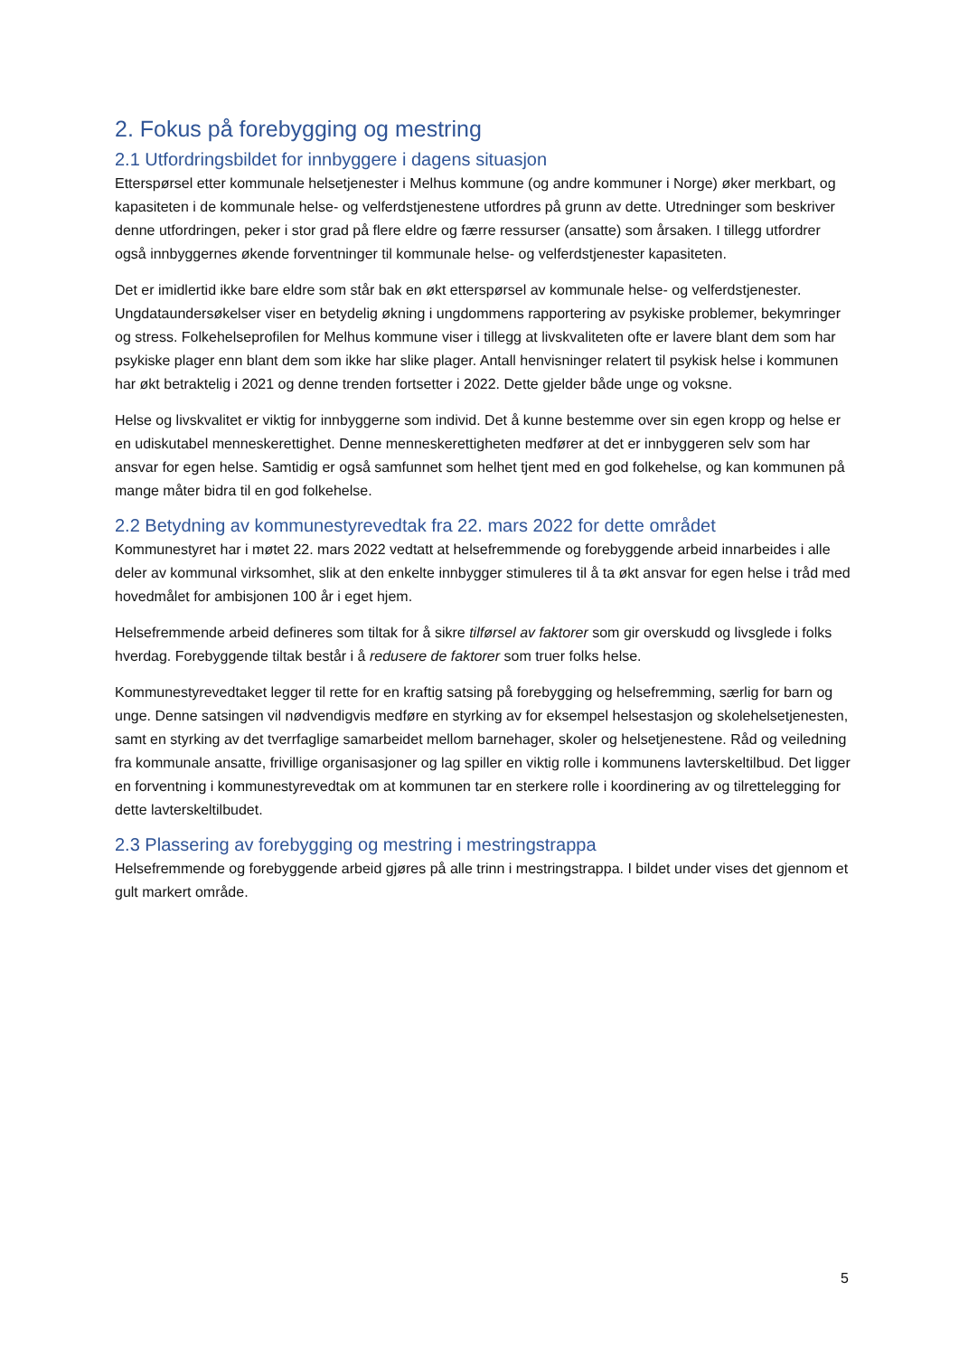2. Fokus på forebygging og mestring
2.1 Utfordringsbildet for innbyggere i dagens situasjon
Etterspørsel etter kommunale helsetjenester i Melhus kommune (og andre kommuner i Norge) øker merkbart, og kapasiteten i de kommunale helse- og velferdstjenestene utfordres på grunn av dette. Utredninger som beskriver denne utfordringen, peker i stor grad på flere eldre og færre ressurser (ansatte) som årsaken. I tillegg utfordrer også innbyggernes økende forventninger til kommunale helse- og velferdstjenester kapasiteten.
Det er imidlertid ikke bare eldre som står bak en økt etterspørsel av kommunale helse- og velferdstjenester. Ungdataundersøkelser viser en betydelig økning i ungdommens rapportering av psykiske problemer, bekymringer og stress. Folkehelseprofilen for Melhus kommune viser i tillegg at livskvaliteten ofte er lavere blant dem som har psykiske plager enn blant dem som ikke har slike plager. Antall henvisninger relatert til psykisk helse i kommunen har økt betraktelig i 2021 og denne trenden fortsetter i 2022. Dette gjelder både unge og voksne.
Helse og livskvalitet er viktig for innbyggerne som individ. Det å kunne bestemme over sin egen kropp og helse er en udiskutabel menneskerettighet. Denne menneskerettigheten medfører at det er innbyggeren selv som har ansvar for egen helse. Samtidig er også samfunnet som helhet tjent med en god folkehelse, og kan kommunen på mange måter bidra til en god folkehelse.
2.2 Betydning av kommunestyrevedtak fra 22. mars 2022 for dette området
Kommunestyret har i møtet 22. mars 2022 vedtatt at helsefremmende og forebyggende arbeid innarbeides i alle deler av kommunal virksomhet, slik at den enkelte innbygger stimuleres til å ta økt ansvar for egen helse i tråd med hovedmålet for ambisjonen 100 år i eget hjem.
Helsefremmende arbeid defineres som tiltak for å sikre tilførsel av faktorer som gir overskudd og livsglede i folks hverdag. Forebyggende tiltak består i å redusere de faktorer som truer folks helse.
Kommunestyrevedtaket legger til rette for en kraftig satsing på forebygging og helsefremming, særlig for barn og unge. Denne satsingen vil nødvendigvis medføre en styrking av for eksempel helsestasjon og skolehelsetjenesten, samt en styrking av det tverrfaglige samarbeidet mellom barnehager, skoler og helsetjenestene. Råd og veiledning fra kommunale ansatte, frivillige organisasjoner og lag spiller en viktig rolle i kommunens lavterskeltilbud. Det ligger en forventning i kommunestyrevedtak om at kommunen tar en sterkere rolle i koordinering av og tilrettelegging for dette lavterskeltilbudet.
2.3 Plassering av forebygging og mestring i mestringstrappa
Helsefremmende og forebyggende arbeid gjøres på alle trinn i mestringstrappa. I bildet under vises det gjennom et gult markert område.
5